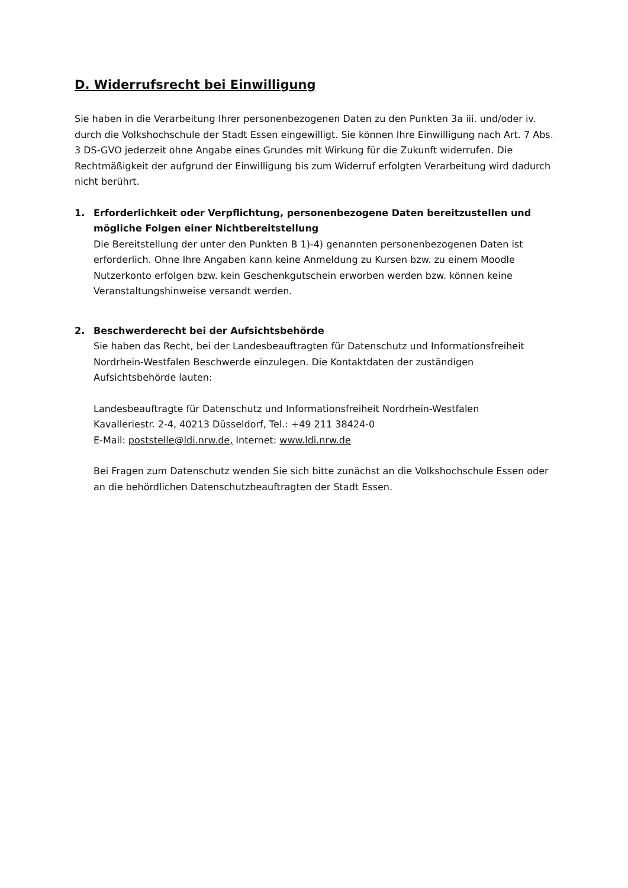D. Widerrufsrecht bei Einwilligung
Sie haben in die Verarbeitung Ihrer personenbezogenen Daten zu den Punkten 3a iii. und/oder iv. durch die Volkshochschule der Stadt Essen eingewilligt. Sie können Ihre Einwilligung nach Art. 7 Abs. 3 DS-GVO jederzeit ohne Angabe eines Grundes mit Wirkung für die Zukunft widerrufen. Die Rechtmäßigkeit der aufgrund der Einwilligung bis zum Widerruf erfolgten Verarbeitung wird dadurch nicht berührt.
1. Erforderlichkeit oder Verpflichtung, personenbezogene Daten bereitzustellen und mögliche Folgen einer Nichtbereitstellung
Die Bereitstellung der unter den Punkten B 1)-4) genannten personenbezogenen Daten ist erforderlich. Ohne Ihre Angaben kann keine Anmeldung zu Kursen bzw. zu einem Moodle Nutzerkonto erfolgen bzw. kein Geschenkgutschein erworben werden bzw. können keine Veranstaltungshinweise versandt werden.
2. Beschwerderecht bei der Aufsichtsbehörde
Sie haben das Recht, bei der Landesbeauftragten für Datenschutz und Informationsfreiheit Nordrhein-Westfalen Beschwerde einzulegen. Die Kontaktdaten der zuständigen Aufsichtsbehörde lauten:
Landesbeauftragte für Datenschutz und Informationsfreiheit Nordrhein-Westfalen
Kavalleriestr. 2-4, 40213 Düsseldorf, Tel.: +49 211 38424-0
E-Mail: poststelle@ldi.nrw.de, Internet: www.ldi.nrw.de
Bei Fragen zum Datenschutz wenden Sie sich bitte zunächst an die Volkshochschule Essen oder an die behördlichen Datenschutzbeauftragten der Stadt Essen.